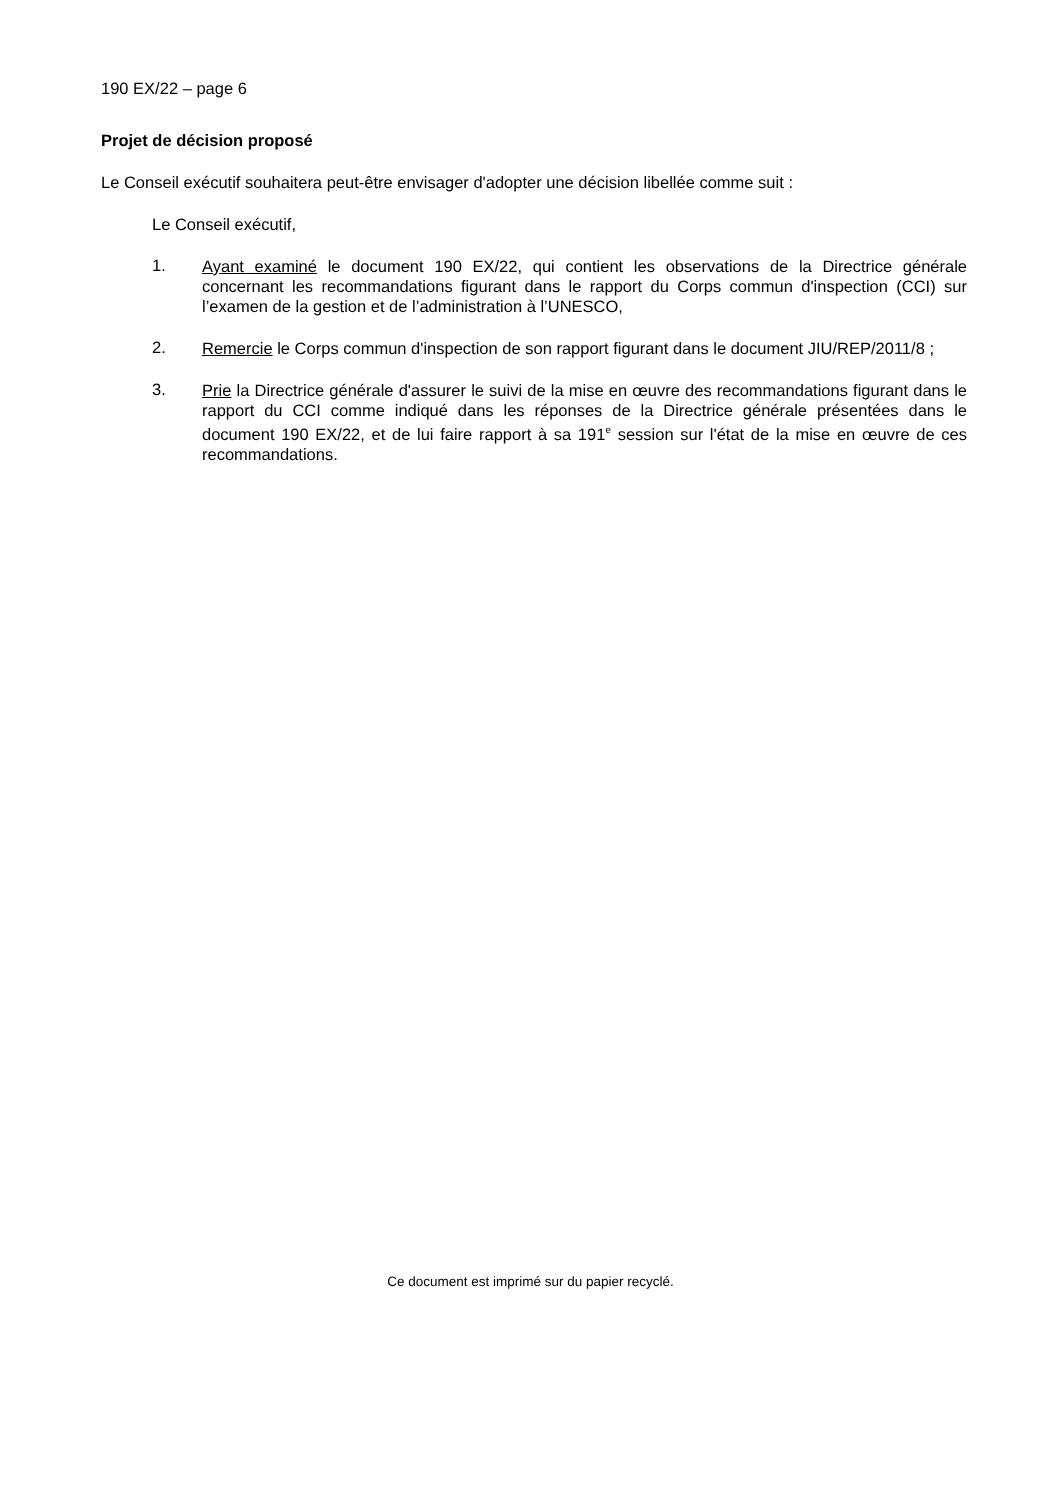190 EX/22 – page 6
Projet de décision proposé
Le Conseil exécutif souhaitera peut-être envisager d'adopter une décision libellée comme suit :
Le Conseil exécutif,
1.
Ayant examiné le document 190 EX/22, qui contient les observations de la Directrice générale concernant les recommandations figurant dans le rapport du Corps commun d'inspection (CCI) sur l’examen de la gestion et de l’administration à l’UNESCO,
2.
Remercie le Corps commun d'inspection de son rapport figurant dans le document JIU/REP/2011/8 ;
3.
Prie la Directrice générale d'assurer le suivi de la mise en œuvre des recommandations figurant dans le rapport du CCI comme indiqué dans les réponses de la Directrice générale présentées dans le document 190 EX/22, et de lui faire rapport à sa 191<sup>e</sup> session sur l'état de la mise en œuvre de ces recommandations.
Ce document est imprimé sur du papier recyclé.